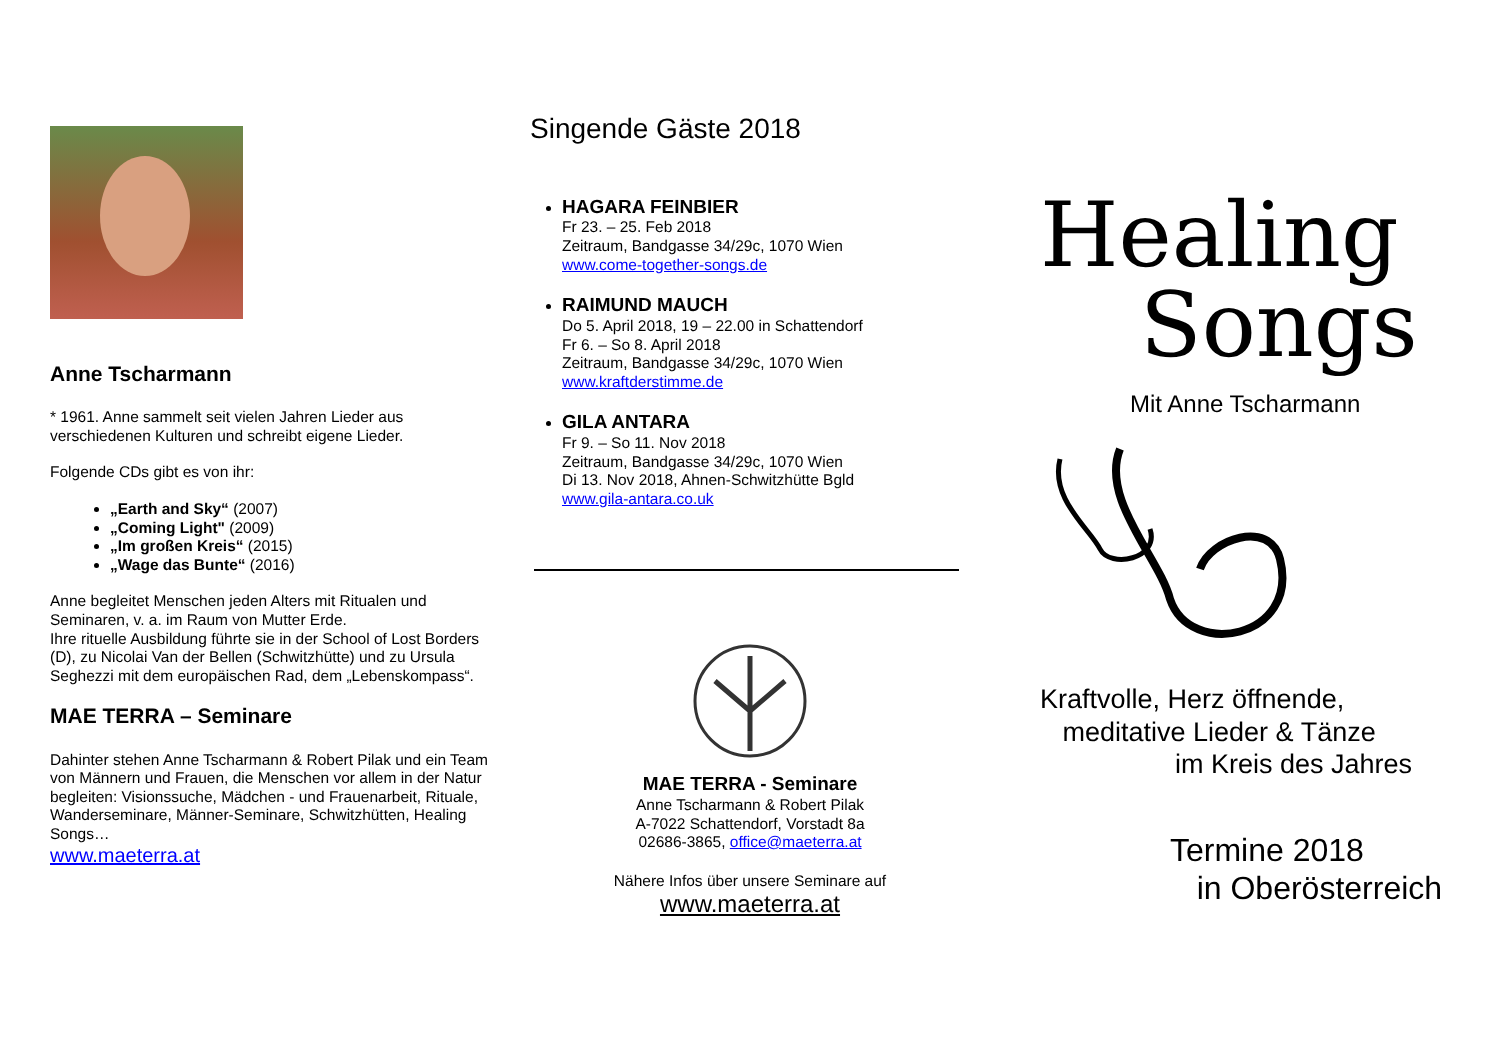Anne Tscharmann
* 1961. Anne sammelt seit vielen Jahren Lieder aus verschiedenen Kulturen und schreibt eigene Lieder.
Folgende CDs gibt es von ihr:
„Earth and Sky“ (2007)
„Coming Light" (2009)
„Im großen Kreis“ (2015)
„Wage das Bunte“ (2016)
Anne begleitet Menschen jeden Alters mit Ritualen und Seminaren, v. a. im Raum von Mutter Erde.
Ihre rituelle Ausbildung führte sie in der School of Lost Borders (D), zu Nicolai Van der Bellen (Schwitzhütte) und zu Ursula Seghezzi mit dem europäischen Rad, dem „Lebenskompass“.
MAE TERRA – Seminare
Dahinter stehen Anne Tscharmann & Robert Pilak und ein Team von Männern und Frauen, die Menschen vor allem in der Natur begleiten: Visionssuche, Mädchen - und Frauenarbeit, Rituale, Wanderseminare, Männer-Seminare, Schwitzhütten, Healing Songs…
www.maeterra.at
Singende Gäste 2018
HAGARA FEINBIER
Fr 23. – 25. Feb 2018
Zeitraum, Bandgasse 34/29c, 1070 Wien
www.come-together-songs.de
RAIMUND MAUCH
Do 5. April 2018, 19 – 22.00 in Schattendorf
Fr 6. – So 8. April 2018
Zeitraum, Bandgasse 34/29c, 1070 Wien
www.kraftderstimme.de
GILA ANTARA
Fr 9. – So 11. Nov 2018
Zeitraum, Bandgasse 34/29c, 1070 Wien
Di 13. Nov 2018, Ahnen-Schwitzhütte Bgld
www.gila-antara.co.uk
MAE TERRA - Seminare
Anne Tscharmann & Robert Pilak
A-7022 Schattendorf, Vorstadt 8a
02686-3865, office@maeterra.at
Nähere Infos über unsere Seminare auf
www.maeterra.at
Healing
Songs
Mit Anne Tscharmann
Kraftvolle, Herz öffnende,
meditative Lieder & Tänze
im Kreis des Jahres
Termine 2018
in Oberösterreich